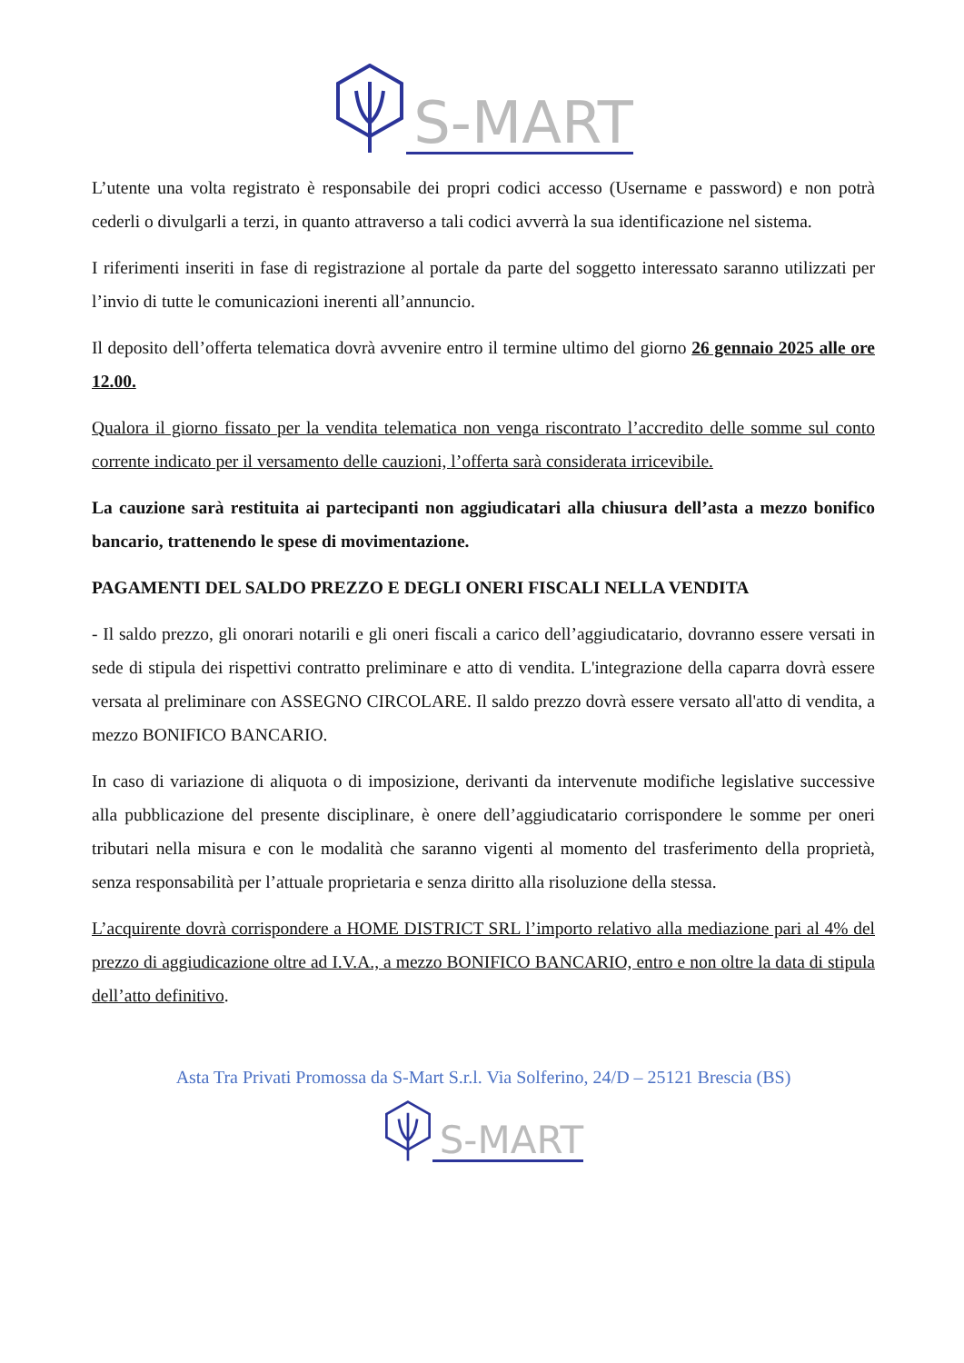S-MART
L’utente una volta registrato è responsabile dei propri codici accesso (Username e password) e non potrà cederli o divulgarli a terzi, in quanto attraverso a tali codici avverrà la sua identificazione nel sistema.
I riferimenti inseriti in fase di registrazione al portale da parte del soggetto interessato saranno utilizzati per l’invio di tutte le comunicazioni inerenti all’annuncio.
Il deposito dell’offerta telematica dovrà avvenire entro il termine ultimo del giorno 26 gennaio 2025 alle ore 12.00.
Qualora il giorno fissato per la vendita telematica non venga riscontrato l’accredito delle somme sul conto corrente indicato per il versamento delle cauzioni, l’offerta sarà considerata irricevibile.
La cauzione sarà restituita ai partecipanti non aggiudicatari alla chiusura dell’asta a mezzo bonifico bancario, trattenendo le spese di movimentazione.
PAGAMENTI DEL SALDO PREZZO E DEGLI ONERI FISCALI NELLA VENDITA
- Il saldo prezzo, gli onorari notarili e gli oneri fiscali a carico dell’aggiudicatario, dovranno essere versati in sede di stipula dei rispettivi contratto preliminare e atto di vendita. L'integrazione della caparra dovrà essere versata al preliminare con ASSEGNO CIRCOLARE. Il saldo prezzo dovrà essere versato all'atto di vendita, a mezzo BONIFICO BANCARIO.
In caso di variazione di aliquota o di imposizione, derivanti da intervenute modifiche legislative successive alla pubblicazione del presente disciplinare, è onere dell’aggiudicatario corrispondere le somme per oneri tributari nella misura e con le modalità che saranno vigenti al momento del trasferimento della proprietà, senza responsabilità per l’attuale proprietaria e senza diritto alla risoluzione della stessa.
L’acquirente dovrà corrispondere a HOME DISTRICT SRL l’importo relativo alla mediazione pari al 4% del prezzo di aggiudicazione oltre ad I.V.A., a mezzo BONIFICO BANCARIO, entro e non oltre la data di stipula dell’atto definitivo.
Asta Tra Privati Promossa da S-Mart S.r.l. Via Solferino, 24/D – 25121 Brescia (BS)
S-MART